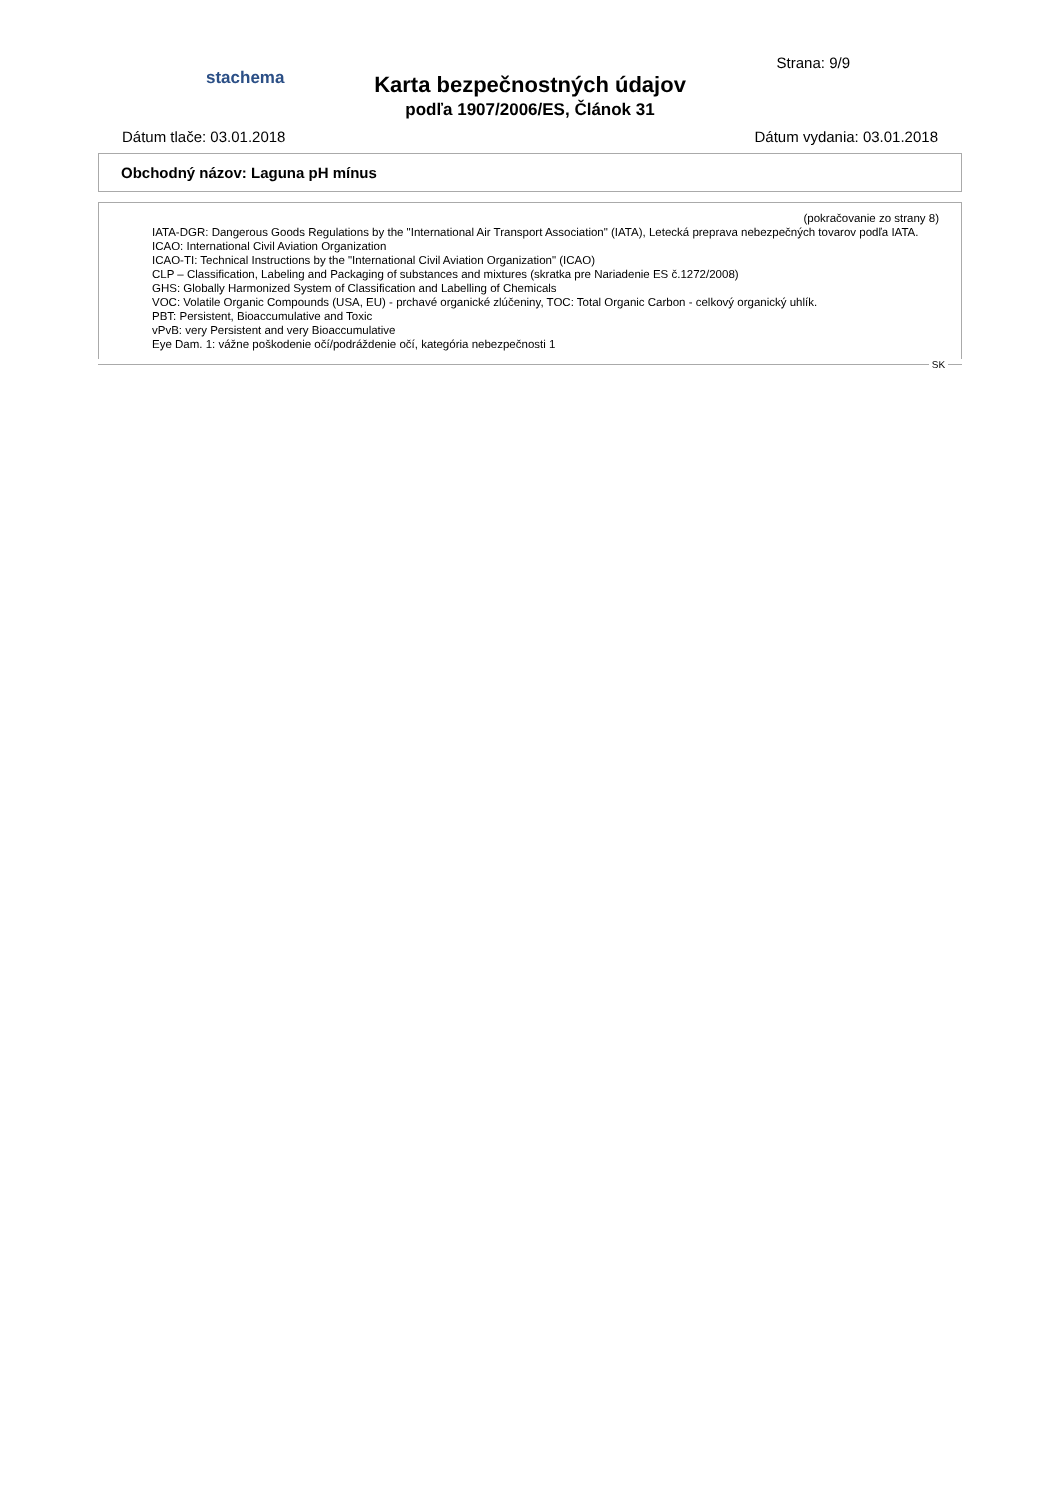stachema
Strana: 9/9
Karta bezpečnostných údajov
podľa 1907/2006/ES, Článok 31
Dátum tlače: 03.01.2018 Dátum vydania: 03.01.2018
Obchodný názov: Laguna pH mínus
(pokračovanie zo strany 8)
IATA-DGR: Dangerous Goods Regulations by the "International Air Transport Association" (IATA), Letecká preprava nebezpečných tovarov podľa IATA.
ICAO: International Civil Aviation Organization
ICAO-TI: Technical Instructions by the "International Civil Aviation Organization" (ICAO)
CLP – Classification, Labeling and Packaging of substances and mixtures (skratka pre Nariadenie ES č.1272/2008)
GHS: Globally Harmonized System of Classification and Labelling of Chemicals
VOC: Volatile Organic Compounds (USA, EU) - prchavé organické zlúčeniny, TOC: Total Organic Carbon - celkový organický uhlík.
PBT: Persistent, Bioaccumulative and Toxic
vPvB: very Persistent and very Bioaccumulative
Eye Dam. 1: vážne poškodenie očí/podráždenie očí, kategória nebezpečnosti 1
SK